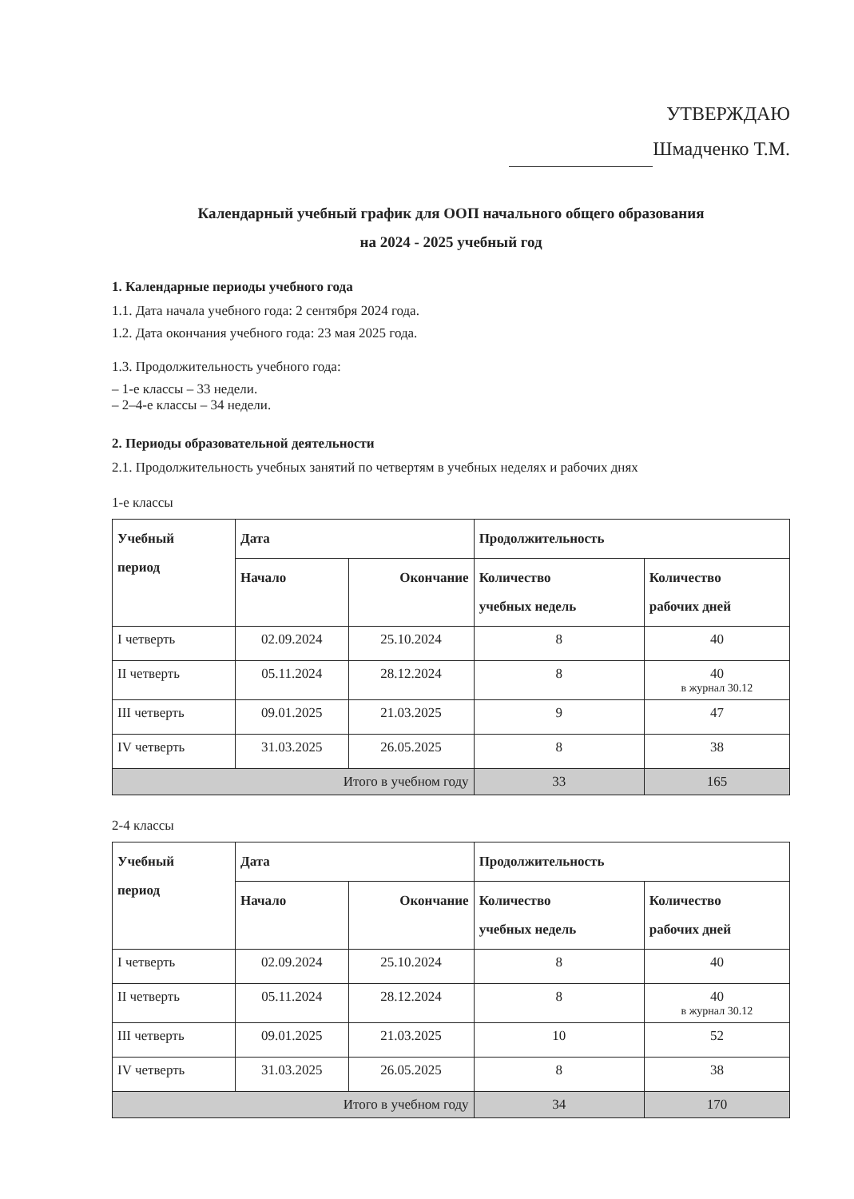УТВЕРЖДАЮ
Шмадченко Т.М.
Календарный учебный график для ООП начального общего образования
на 2024 - 2025 учебный год
1. Календарные периоды учебного года
1.1. Дата начала учебного года: 2 сентября 2024 года.
1.2. Дата окончания учебного года: 23 мая 2025 года.
1.3. Продолжительность учебного года:
– 1-е классы – 33 недели.
– 2–4-е классы – 34 недели.
2. Периоды образовательной деятельности
2.1. Продолжительность учебных занятий по четвертям в учебных неделях и рабочих днях
1-е классы
| Учебный период | Дата | | Продолжительность | |
| --- | --- | --- | --- | --- |
| | Начало | Окончание | Количество учебных недель | Количество рабочих дней |
| I четверть | 02.09.2024 | 25.10.2024 | 8 | 40 |
| II четверть | 05.11.2024 | 28.12.2024 | 8 | 40 в журнал 30.12 |
| III четверть | 09.01.2025 | 21.03.2025 | 9 | 47 |
| IV четверть | 31.03.2025 | 26.05.2025 | 8 | 38 |
| Итого в учебном году | | | 33 | 165 |
2-4 классы
| Учебный период | Дата | | Продолжительность | |
| --- | --- | --- | --- | --- |
| | Начало | Окончание | Количество учебных недель | Количество рабочих дней |
| I четверть | 02.09.2024 | 25.10.2024 | 8 | 40 |
| II четверть | 05.11.2024 | 28.12.2024 | 8 | 40 в журнал 30.12 |
| III четверть | 09.01.2025 | 21.03.2025 | 10 | 52 |
| IV четверть | 31.03.2025 | 26.05.2025 | 8 | 38 |
| Итого в учебном году | | | 34 | 170 |